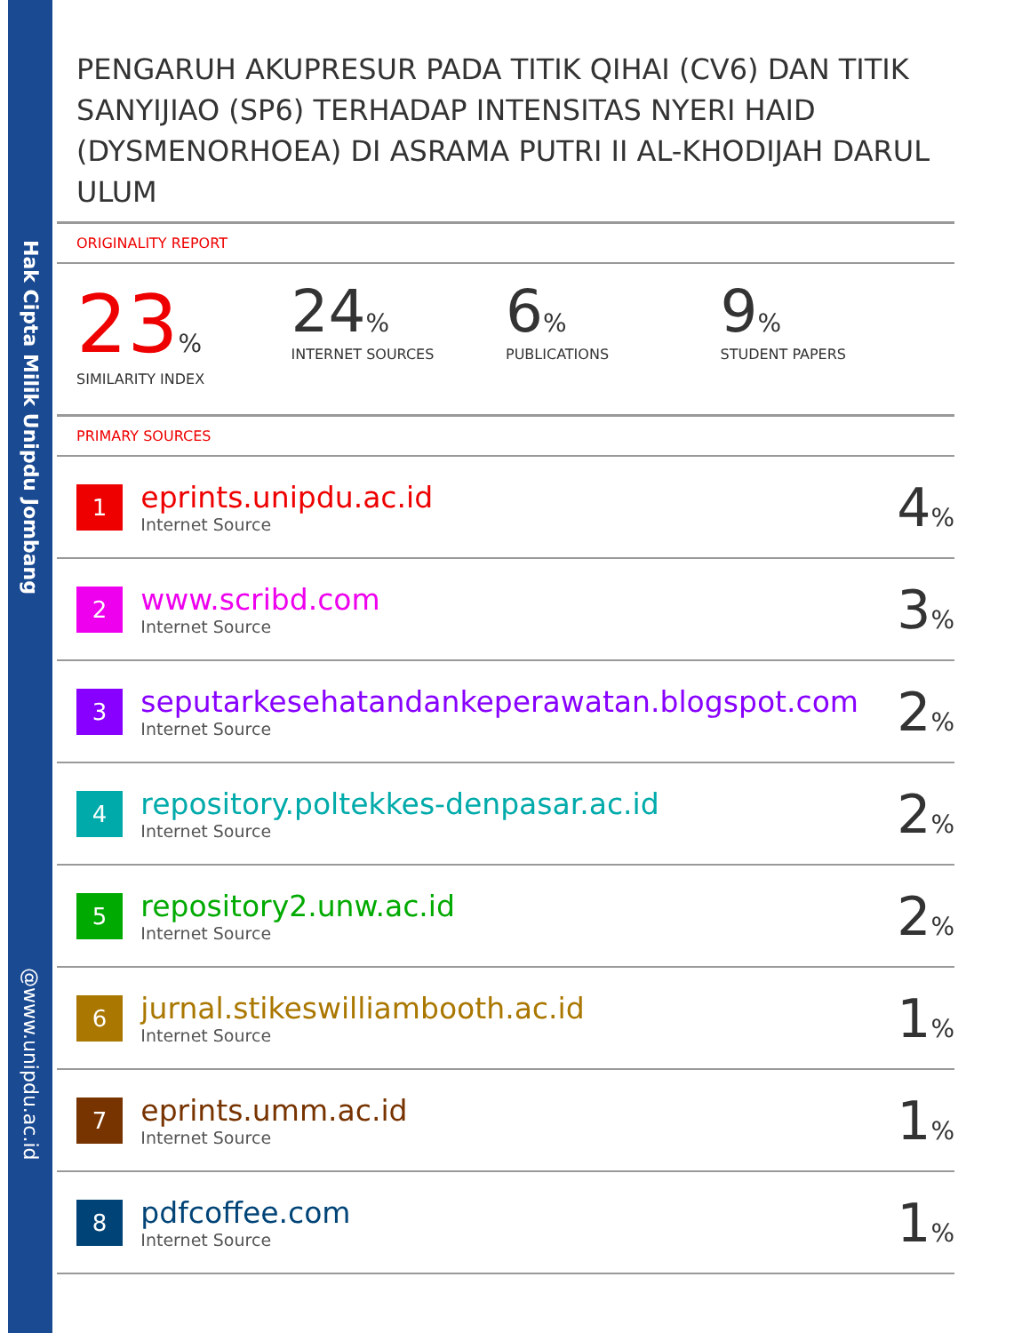Hak Cipta Milik Unipdu Jombang
@www.unipdu.ac.id
PENGARUH AKUPRESUR PADA TITIK QIHAI (CV6) DAN TITIK SANYIJIAO (SP6) TERHADAP INTENSITAS NYERI HAID (DYSMENORHOEA) DI ASRAMA PUTRI II AL-KHODIJAH DARUL ULUM
ORIGINALITY REPORT
23%
SIMILARITY INDEX
24%
INTERNET SOURCES
6%
PUBLICATIONS
9%
STUDENT PAPERS
PRIMARY SOURCES
| 1 | eprints.unipdu.ac.id Internet Source | 4 % |
| 2 | www.scribd.com Internet Source | 3 % |
| 3 | seputarkesehatandankeperawatan.blogspot.com Internet Source | 2 % |
| 4 | repository.poltekkes-denpasar.ac.id Internet Source | 2 % |
| 5 | repository2.unw.ac.id Internet Source | 2 % |
| 6 | jurnal.stikeswilliambooth.ac.id Internet Source | 1 % |
| 7 | eprints.umm.ac.id Internet Source | 1 % |
| 8 | pdfcoffee.com Internet Source | 1 % |